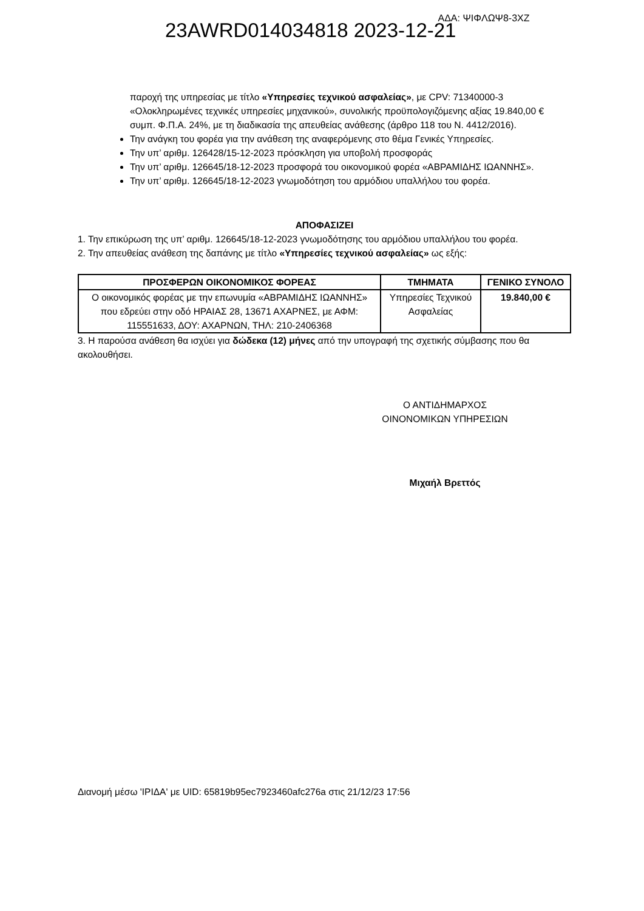23AWRD014034818 2023-12-21 ΑΔΑ: ΨΙΦΛΩΨ8-3ΧΖ
παροχή της υπηρεσίας με τίτλο «Υπηρεσίες τεχνικού ασφαλείας», με CPV: 71340000-3 «Ολοκληρωμένες τεχνικές υπηρεσίες μηχανικού», συνολικής προϋπολογιζόμενης αξίας 19.840,00 € συμπ. Φ.Π.Α. 24%, με τη διαδικασία της απευθείας ανάθεσης (άρθρο 118 του Ν. 4412/2016).
Την ανάγκη του φορέα για την ανάθεση της αναφερόμενης στο θέμα Γενικές Υπηρεσίες.
Την υπ’ αριθμ. 126428/15-12-2023 πρόσκληση για υποβολή προσφοράς
Την υπ’ αριθμ. 126645/18-12-2023 προσφορά του οικονομικού φορέα «ΑΒΡΑΜΙΔΗΣ ΙΩΑΝΝΗΣ».
Την υπ’ αριθμ. 126645/18-12-2023 γνωμοδότηση του αρμόδιου υπαλλήλου του φορέα.
ΑΠΟΦΑΣΙΖΕΙ
1. Την επικύρωση της υπ’ αριθμ. 126645/18-12-2023 γνωμοδότησης του αρμόδιου υπαλλήλου του φορέα.
2. Την απευθείας ανάθεση της δαπάνης με τίτλο «Υπηρεσίες τεχνικού ασφαλείας» ως εξής:
| ΠΡΟΣΦΕΡΩΝ ΟΙΚΟΝΟΜΙΚΟΣ ΦΟΡΕΑΣ | ΤΜΗΜΑΤΑ | ΓΕΝΙΚΟ ΣΥΝΟΛΟ |
| --- | --- | --- |
| Ο οικονομικός φορέας με την επωνυμία «ΑΒΡΑΜΙΔΗΣ ΙΩΑΝΝΗΣ» που εδρεύει στην οδό ΗΡΑΙΑΣ 28, 13671 ΑΧΑΡΝΕΣ, με ΑΦΜ: 115551633, ΔΟΥ: ΑΧΑΡΝΩΝ, ΤΗΛ: 210-2406368 | Υπηρεσίες Τεχνικού Ασφαλείας | 19.840,00 € |
3. Η παρούσα ανάθεση θα ισχύει για δώδεκα (12) μήνες από την υπογραφή της σχετικής σύμβασης που θα ακολουθήσει.
Ο ΑΝΤΙΔΗΜΑΡΧΟΣ
ΟΙΝΟΝΟΜΙΚΩΝ ΥΠΗΡΕΣΙΩΝ
Μιχαήλ Βρεττός
Διανομή μέσω 'ΙΡΙΔΑ' με UID: 65819b95ec7923460afc276a στις 21/12/23 17:56